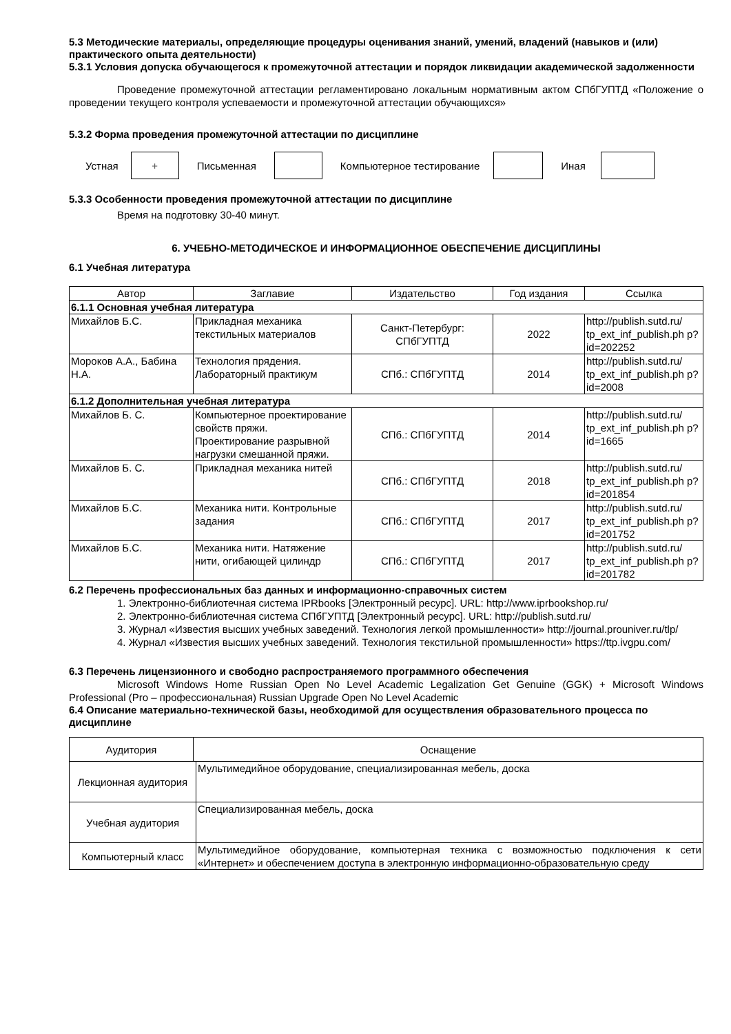5.3 Методические материалы, определяющие процедуры оценивания знаний, умений, владений (навыков и (или) практического опыта деятельности)
5.3.1 Условия допуска обучающегося к промежуточной аттестации и порядок ликвидации академической задолженности
Проведение промежуточной аттестации регламентировано локальным нормативным актом СПбГУПТД «Положение о проведении текущего контроля успеваемости и промежуточной аттестации обучающихся»
5.3.2 Форма проведения промежуточной аттестации по дисциплине
Устная + Письменная Компьютерное тестирование Иная
5.3.3 Особенности проведения промежуточной аттестации по дисциплине
Время на подготовку 30-40 минут.
6. УЧЕБНО-МЕТОДИЧЕСКОЕ И ИНФОРМАЦИОННОЕ ОБЕСПЕЧЕНИЕ ДИСЦИПЛИНЫ
6.1 Учебная литература
| Автор | Заглавие | Издательство | Год издания | Ссылка |
| --- | --- | --- | --- | --- |
| 6.1.1 Основная учебная литература | | | | |
| Михайлов Б.С. | Прикладная механика текстильных материалов | Санкт-Петербург: СПбГУПТД | 2022 | http://publish.sutd.ru/ tp_ext_inf_publish.ph p?id=202252 |
| Мороков А.А., Бабина Н.А. | Технология прядения. Лабораторный практикум | СПб.: СПбГУПТД | 2014 | http://publish.sutd.ru/ tp_ext_inf_publish.ph p?id=2008 |
| 6.1.2 Дополнительная учебная литература | | | | |
| Михайлов Б. С. | Компьютерное проектирование свойств пряжи. Проектирование разрывной нагрузки смешанной пряжи. | СПб.: СПбГУПТД | 2014 | http://publish.sutd.ru/ tp_ext_inf_publish.ph p?id=1665 |
| Михайлов Б. С. | Прикладная механика нитей | СПб.: СПбГУПТД | 2018 | http://publish.sutd.ru/ tp_ext_inf_publish.ph p?id=201854 |
| Михайлов Б.С. | Механика нити. Контрольные задания | СПб.: СПбГУПТД | 2017 | http://publish.sutd.ru/ tp_ext_inf_publish.ph p?id=201752 |
| Михайлов Б.С. | Механика нити. Натяжение нити, огибающей цилиндр | СПб.: СПбГУПТД | 2017 | http://publish.sutd.ru/ tp_ext_inf_publish.ph p?id=201782 |
6.2 Перечень профессиональных баз данных и информационно-справочных систем
1. Электронно-библиотечная система IPRbooks [Электронный ресурс]. URL: http://www.iprbookshop.ru/
2. Электронно-библиотечная система СПбГУПТД [Электронный ресурс]. URL: http://publish.sutd.ru/
3. Журнал «Известия высших учебных заведений. Технология легкой промышленности» http://journal.prouniver.ru/tlp/
4. Журнал «Известия высших учебных заведений. Технология текстильной промышленности» https://ttp.ivgpu.com/
6.3 Перечень лицензионного и свободно распространяемого программного обеспечения
Microsoft Windows Home Russian Open No Level Academic Legalization Get Genuine (GGK) + Microsoft Windows Professional (Pro – профессиональная) Russian Upgrade Open No Level Academic
6.4 Описание материально-технической базы, необходимой для осуществления образовательного процесса по дисциплине
| Аудитория | Оснащение | |
| --- | --- | --- |
| Лекционная аудитория | | Мультимедийное оборудование, специализированная мебель, доска |
| Учебная аудитория | | Специализированная мебель, доска |
| Компьютерный класс | | Мультимедийное оборудование, компьютерная техника с возможностью подключения к сети «Интернет» и обеспечением доступа в электронную информационно-образовательную среду |